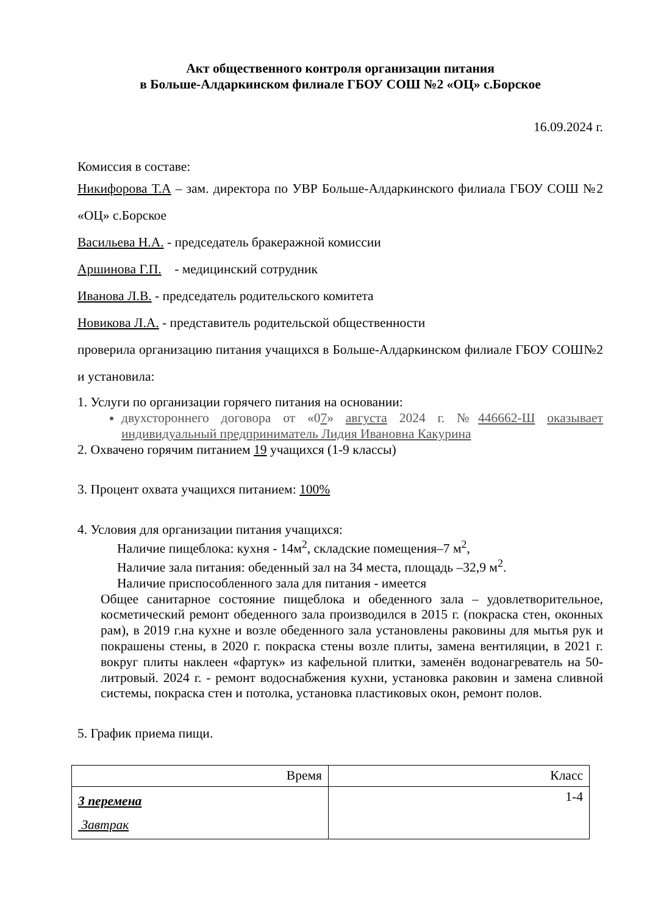Акт общественного контроля организации питания
в Больше-Алдаркинском филиале ГБОУ СОШ №2 «ОЦ» с.Борское
16.09.2024 г.
Комиссия в составе:
Никифорова Т.А – зам. директора по УВР Больше-Алдаркинского филиала ГБОУ СОШ №2 «ОЦ» с.Борское
Васильева Н.А. - председатель бракеражной комиссии
Аршинова Г.П. - медицинский сотрудник
Иванова Л.В. - председатель родительского комитета
Новикова Л.А. - представитель родительской общественности
проверила организацию питания учащихся в Больше-Алдаркинском филиале ГБОУ СОШ№2 и установила:
1. Услуги по организации горячего питания на основании:
двухстороннего договора от «07» августа 2024 г. №446662-Ш оказывает индивидуальный предприниматель Лидия Ивановна Какурина
2. Охвачено горячим питанием 19 учащихся (1-9 классы)
3. Процент охвата учащихся питанием: 100%
4. Условия для организации питания учащихся:
Наличие пищеблока: кухня - 14м<sup>2</sup>, складские помещения–7 м<sup>2</sup>,
Наличие зала питания: обеденный зал на 34 места, площадь –32,9 м<sup>2</sup>.
Наличие приспособленного зала для питания - имеется
Общее санитарное состояние пищеблока и обеденного зала – удовлетворительное, косметический ремонт обеденного зала производился в 2015 г. (покраска стен, оконных рам), в 2019 г.на кухне и возле обеденного зала установлены раковины для мытья рук и покрашены стены, в 2020 г. покраска стены возле плиты, замена вентиляции, в 2021 г. вокруг плиты наклеен «фартук» из кафельной плитки, заменён водонагреватель на 50-литровый. 2024 г. - ремонт водоснабжения кухни, установка раковин и замена сливной системы, покраска стен и потолка, установка пластиковых окон, ремонт полов.
5. График приема пищи.
| Время | Класс |
| --- | --- |
| 3 перемена Завтрак | 1-4 |